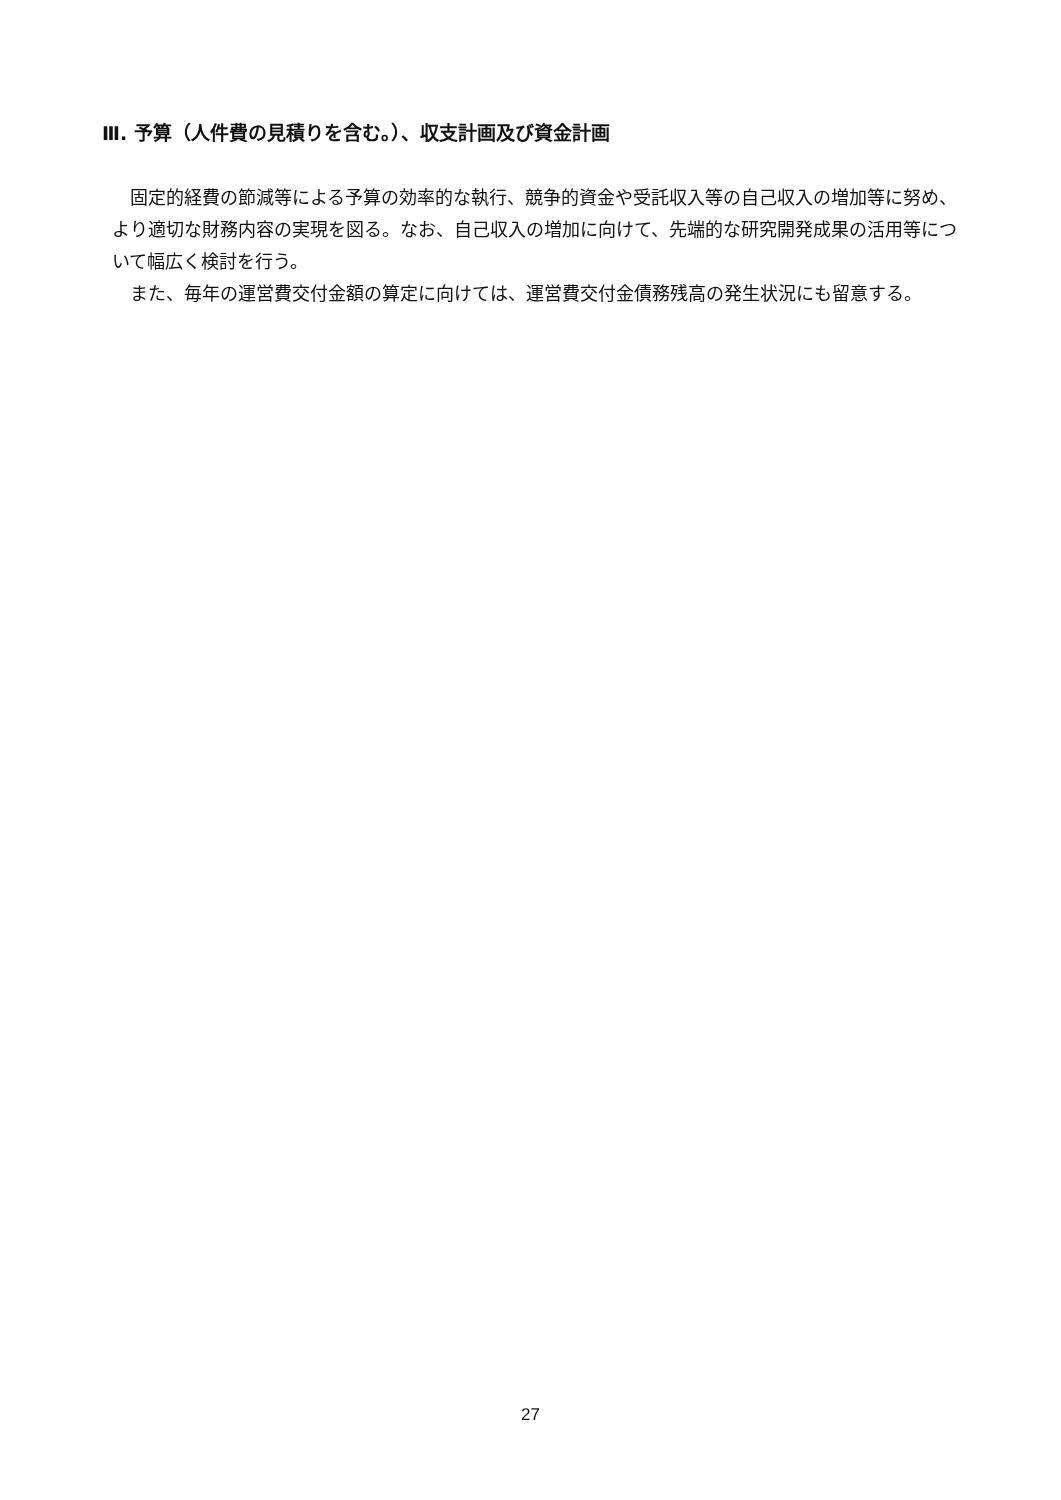Ⅲ. 予算（人件費の見積りを含む。）、収支計画及び資金計画
固定的経費の節減等による予算の効率的な執行、競争的資金や受託収入等の自己収入の増加等に努め、より適切な財務内容の実現を図る。なお、自己収入の増加に向けて、先端的な研究開発成果の活用等について幅広く検討を行う。
また、毎年の運営費交付金額の算定に向けては、運営費交付金債務残高の発生状況にも留意する。
27